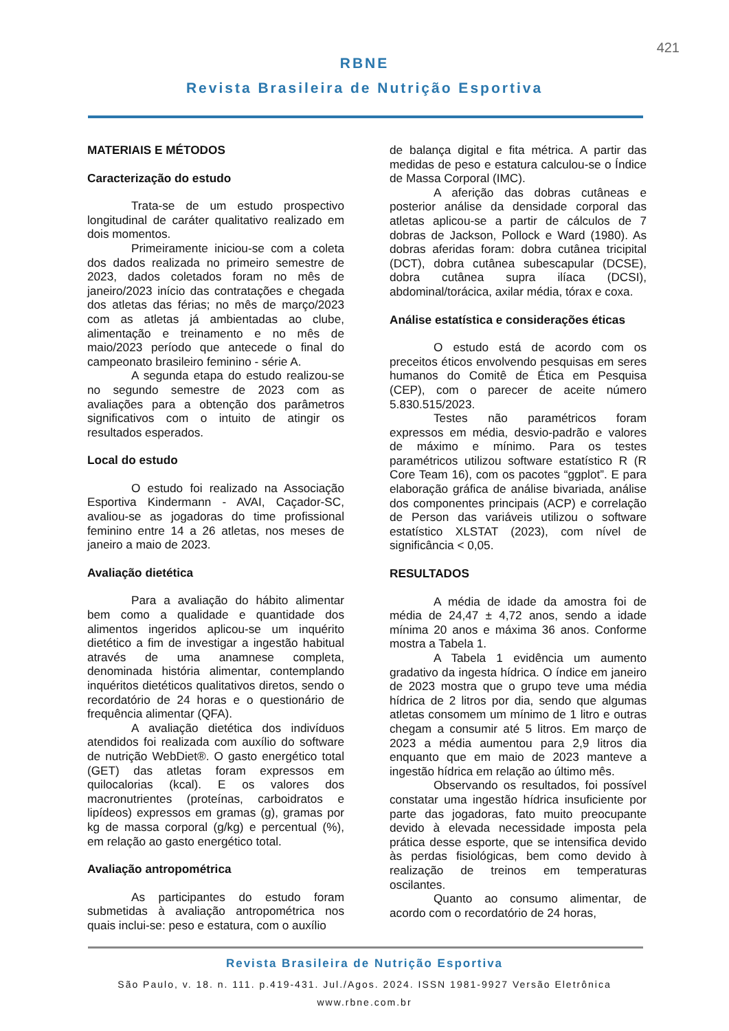421
RBNE
Revista Brasileira de Nutrição Esportiva
MATERIAIS E MÉTODOS
Caracterização do estudo
Trata-se de um estudo prospectivo longitudinal de caráter qualitativo realizado em dois momentos.
Primeiramente iniciou-se com a coleta dos dados realizada no primeiro semestre de 2023, dados coletados foram no mês de janeiro/2023 início das contratações e chegada dos atletas das férias; no mês de março/2023 com as atletas já ambientadas ao clube, alimentação e treinamento e no mês de maio/2023 período que antecede o final do campeonato brasileiro feminino - série A.
A segunda etapa do estudo realizou-se no segundo semestre de 2023 com as avaliações para a obtenção dos parâmetros significativos com o intuito de atingir os resultados esperados.
Local do estudo
O estudo foi realizado na Associação Esportiva Kindermann - AVAI, Caçador-SC, avaliou-se as jogadoras do time profissional feminino entre 14 a 26 atletas, nos meses de janeiro a maio de 2023.
Avaliação dietética
Para a avaliação do hábito alimentar bem como a qualidade e quantidade dos alimentos ingeridos aplicou-se um inquérito dietético a fim de investigar a ingestão habitual através de uma anamnese completa, denominada história alimentar, contemplando inquéritos dietéticos qualitativos diretos, sendo o recordatório de 24 horas e o questionário de frequência alimentar (QFA).
A avaliação dietética dos indivíduos atendidos foi realizada com auxílio do software de nutrição WebDiet®. O gasto energético total (GET) das atletas foram expressos em quilocalorias (kcal). E os valores dos macronutrientes (proteínas, carboidratos e lipídeos) expressos em gramas (g), gramas por kg de massa corporal (g/kg) e percentual (%), em relação ao gasto energético total.
Avaliação antropométrica
As participantes do estudo foram submetidas à avaliação antropométrica nos quais inclui-se: peso e estatura, com o auxílio
de balança digital e fita métrica. A partir das medidas de peso e estatura calculou-se o Índice de Massa Corporal (IMC).
A aferição das dobras cutâneas e posterior análise da densidade corporal das atletas aplicou-se a partir de cálculos de 7 dobras de Jackson, Pollock e Ward (1980). As dobras aferidas foram: dobra cutânea tricipital (DCT), dobra cutânea subescapular (DCSE), dobra cutânea supra ilíaca (DCSI), abdominal/torácica, axilar média, tórax e coxa.
Análise estatística e considerações éticas
O estudo está de acordo com os preceitos éticos envolvendo pesquisas em seres humanos do Comitê de Ética em Pesquisa (CEP), com o parecer de aceite número 5.830.515/2023.
Testes não paramétricos foram expressos em média, desvio-padrão e valores de máximo e mínimo. Para os testes paramétricos utilizou software estatístico R (R Core Team 16), com os pacotes “ggplot”. E para elaboração gráfica de análise bivariada, análise dos componentes principais (ACP) e correlação de Person das variáveis utilizou o software estatístico XLSTAT (2023), com nível de significância < 0,05.
RESULTADOS
A média de idade da amostra foi de média de 24,47 ± 4,72 anos, sendo a idade mínima 20 anos e máxima 36 anos. Conforme mostra a Tabela 1.
A Tabela 1 evidência um aumento gradativo da ingesta hídrica. O índice em janeiro de 2023 mostra que o grupo teve uma média hídrica de 2 litros por dia, sendo que algumas atletas consomem um mínimo de 1 litro e outras chegam a consumir até 5 litros. Em março de 2023 a média aumentou para 2,9 litros dia enquanto que em maio de 2023 manteve a ingestão hídrica em relação ao último mês.
Observando os resultados, foi possível constatar uma ingestão hídrica insuficiente por parte das jogadoras, fato muito preocupante devido à elevada necessidade imposta pela prática desse esporte, que se intensifica devido às perdas fisiológicas, bem como devido à realização de treinos em temperaturas oscilantes.
Quanto ao consumo alimentar, de acordo com o recordatório de 24 horas,
Revista Brasileira de Nutrição Esportiva
São Paulo, v. 18. n. 111. p.419-431. Jul./Agos. 2024. ISSN 1981-9927 Versão Eletrônica
www.rbne.com.br